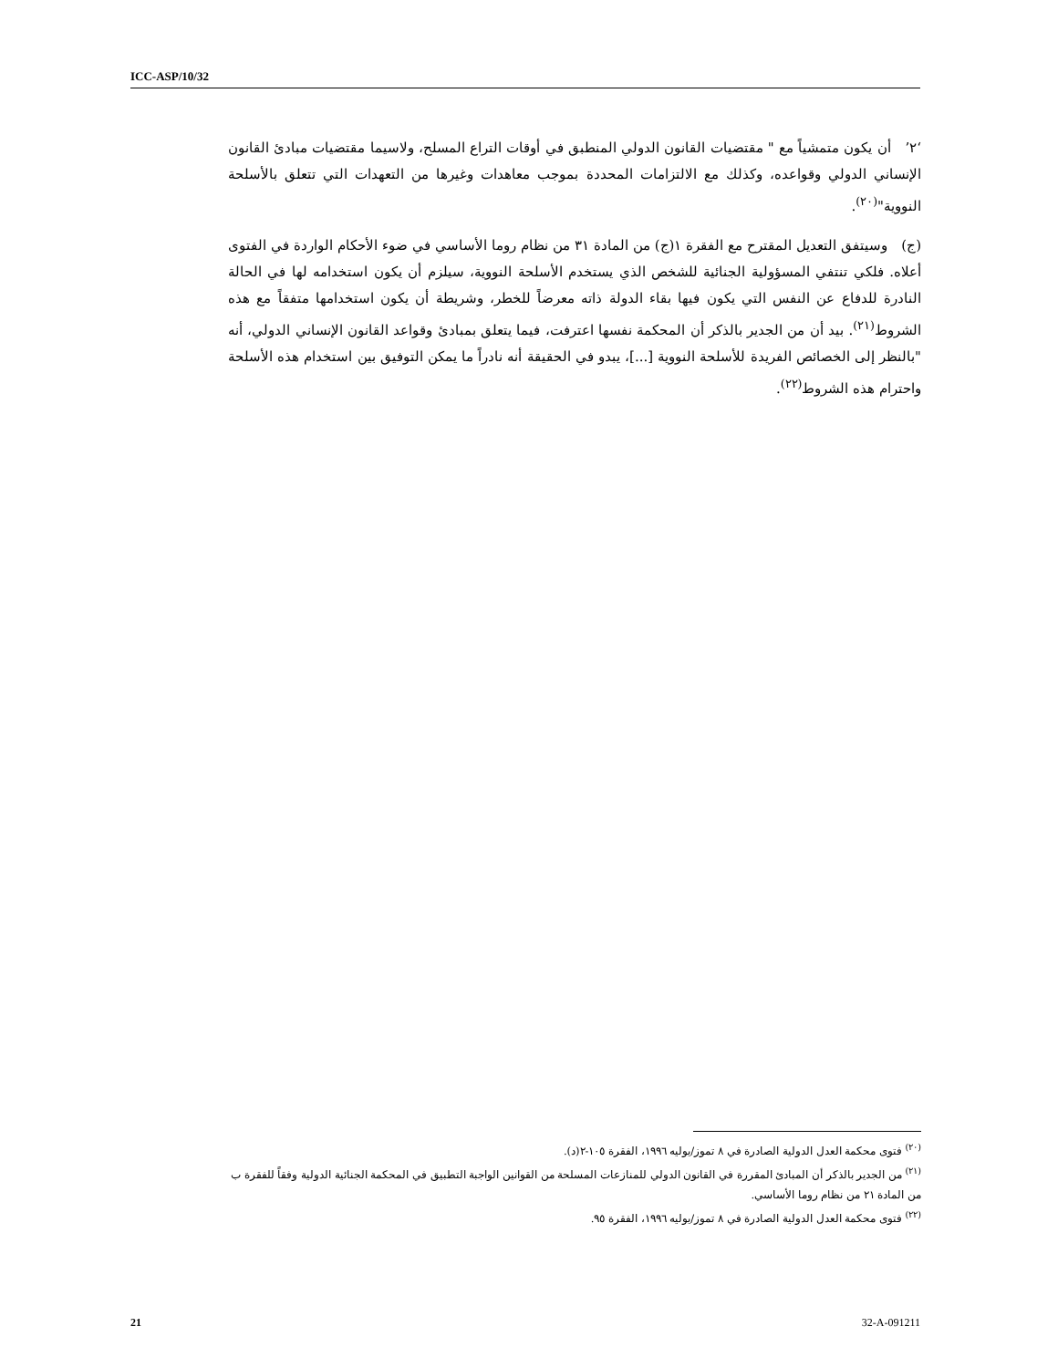ICC-ASP/10/32
‘٢’ أن يكون متمشياً مع " مقتضيات القانون الدولي المنطبق في أوقات التراع المسلح، ولاسيما مقتضيات مبادئ القانون الإنساني الدولي وقواعده، وكذلك مع الالتزامات المحددة بموجب معاهدات وغيرها من التعهدات التي تتعلق بالأسلحة النووية"<sup>(٢٠)</sup>.
(ج) وسيتفق التعديل المقترح مع الفقرة ١(ج) من المادة ٣١ من نظام روما الأساسي في ضوء الأحكام الواردة في الفتوى أعلاه. فلكي تنتفي المسؤولية الجنائية للشخص الذي يستخدم الأسلحة النووية، سيلزم أن يكون استخدامه لها في الحالة النادرة للدفاع عن النفس التي يكون فيها بقاء الدولة ذاته معرضاً للخطر، وشريطة أن يكون استخدامها متفقاً مع هذه الشروط<sup>(٢١)</sup>. بيد أن من الجدير بالذكر أن المحكمة نفسها اعترفت، فيما يتعلق بمبادئ وقواعد القانون الإنساني الدولي، أنه "بالنظر إلى الخصائص الفريدة للأسلحة النووية [...]، يبدو في الحقيقة أنه نادراً ما يمكن التوفيق بين استخدام هذه الأسلحة واحترام هذه الشروط<sup>(٢٢)</sup>.
<sup>(٢٠)</sup> فتوى محكمة العدل الدولية الصادرة في ٨ تموز/يوليه ١٩٩٦، الفقرة ١٠٥-٢(د).
<sup>(٢١)</sup> من الجدير بالذكر أن المبادئ المقررة في القانون الدولي للمنازعات المسلحة من القوانين الواجبة التطبيق في المحكمة الجنائية الدولية وفقاً للفقرة ب من المادة ٢١ من نظام روما الأساسي.
<sup>(٢٢)</sup> فتوى محكمة العدل الدولية الصادرة في ٨ تموز/يوليه ١٩٩٦، الفقرة ٩٥.
21 32-A-091211